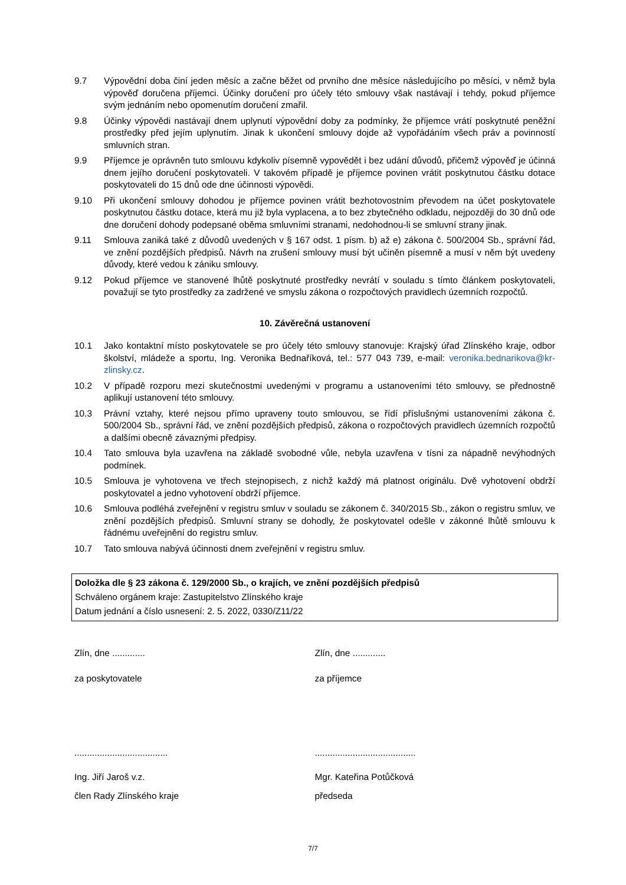9.7 Výpovědní doba činí jeden měsíc a začne běžet od prvního dne měsíce následujícího po měsíci, v němž byla výpověď doručena příjemci. Účinky doručení pro účely této smlouvy však nastávají i tehdy, pokud příjemce svým jednáním nebo opomenutím doručení zmařil.
9.8 Účinky výpovědi nastávají dnem uplynutí výpovědní doby za podmínky, že příjemce vrátí poskytnuté peněžní prostředky před jejím uplynutím. Jinak k ukončení smlouvy dojde až vypořádáním všech práv a povinností smluvních stran.
9.9 Příjemce je oprávněn tuto smlouvu kdykoliv písemně vypovědět i bez udání důvodů, přičemž výpověď je účinná dnem jejího doručení poskytovateli. V takovém případě je příjemce povinen vrátit poskytnutou částku dotace poskytovateli do 15 dnů ode dne účinnosti výpovědi.
9.10 Při ukončení smlouvy dohodou je příjemce povinen vrátit bezhotovostním převodem na účet poskytovatele poskytnutou částku dotace, která mu již byla vyplacena, a to bez zbytečného odkladu, nejpozději do 30 dnů ode dne doručení dohody podepsané oběma smluvními stranami, nedohodnou-li se smluvní strany jinak.
9.11 Smlouva zaniká také z důvodů uvedených v § 167 odst. 1 písm. b) až e) zákona č. 500/2004 Sb., správní řád, ve znění pozdějších předpisů. Návrh na zrušení smlouvy musí být učiněn písemně a musí v něm být uvedeny důvody, které vedou k zániku smlouvy.
9.12 Pokud příjemce ve stanovené lhůtě poskytnuté prostředky nevrátí v souladu s tímto článkem poskytovateli, považují se tyto prostředky za zadržené ve smyslu zákona o rozpočtových pravidlech územních rozpočtů.
10. Závěrečná ustanovení
10.1 Jako kontaktní místo poskytovatele se pro účely této smlouvy stanovuje: Krajský úřad Zlínského kraje, odbor školství, mládeže a sportu, Ing. Veronika Bednaříková, tel.: 577 043 739, e-mail: veronika.bednarikova@kr-zlinsky.cz.
10.2 V případě rozporu mezi skutečnostmi uvedenými v programu a ustanoveními této smlouvy, se přednostně aplikují ustanovení této smlouvy.
10.3 Právní vztahy, které nejsou přímo upraveny touto smlouvou, se řídí příslušnými ustanoveními zákona č. 500/2004 Sb., správní řád, ve znění pozdějších předpisů, zákona o rozpočtových pravidlech územních rozpočtů a dalšími obecně závaznými předpisy.
10.4 Tato smlouva byla uzavřena na základě svobodné vůle, nebyla uzavřena v tísni za nápadně nevýhodných podmínek.
10.5 Smlouva je vyhotovena ve třech stejnopisech, z nichž každý má platnost originálu. Dvě vyhotovení obdrží poskytovatel a jedno vyhotovení obdrží příjemce.
10.6 Smlouva podléhá zveřejnění v registru smluv v souladu se zákonem č. 340/2015 Sb., zákon o registru smluv, ve znění pozdějších předpisů. Smluvní strany se dohodly, že poskytovatel odešle v zákonné lhůtě smlouvu k řádnému uveřejnění do registru smluv.
10.7 Tato smlouva nabývá účinnosti dnem zveřejnění v registru smluv.
Doložka dle § 23 zákona č. 129/2000 Sb., o krajích, ve znění pozdějších předpisů
Schváleno orgánem kraje: Zastupitelstvo Zlínského kraje
Datum jednání a číslo usnesení: 2. 5. 2022, 0330/Z11/22
Zlín, dne .............
za poskytovatele
.....................................
Ing. Jiří Jaroš v.z.
člen Rady Zlínského kraje
Zlín, dne .............
za příjemce
........................................
Mgr. Kateřina Potůčková
předseda
7/7